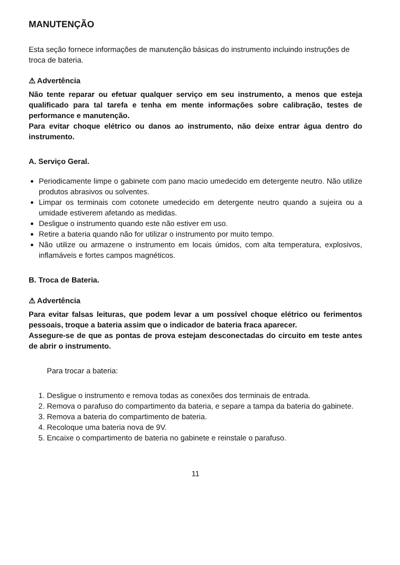MANUTENÇÃO
Esta seção fornece informações de manutenção básicas do instrumento incluindo instruções de troca de bateria.
⚠ Advertência
Não tente reparar ou efetuar qualquer serviço em seu instrumento, a menos que esteja qualificado para tal tarefa e tenha em mente informações sobre calibração, testes de performance e manutenção.
Para evitar choque elétrico ou danos ao instrumento, não deixe entrar água dentro do instrumento.
A. Serviço Geral.
Periodicamente limpe o gabinete com pano macio umedecido em detergente neutro. Não utilize produtos abrasivos ou solventes.
Limpar os terminais com cotonete umedecido em detergente neutro quando a sujeira ou a umidade estiverem afetando as medidas.
Desligue o instrumento quando este não estiver em uso.
Retire a bateria quando não for utilizar o instrumento por muito tempo.
Não utilize ou armazene o instrumento em locais úmidos, com alta temperatura, explosivos, inflamáveis e fortes campos magnéticos.
B. Troca de Bateria.
⚠ Advertência
Para evitar falsas leituras, que podem levar a um possível choque elétrico ou ferimentos pessoais, troque a bateria assim que o indicador de bateria fraca aparecer.
Assegure-se de que as pontas de prova estejam desconectadas do circuito em teste antes de abrir o instrumento.
Para trocar a bateria:
1. Desligue o instrumento e remova todas as conexões dos terminais de entrada.
2. Remova o parafuso do compartimento da bateria, e separe a tampa da bateria do gabinete.
3. Remova a bateria do compartimento de bateria.
4. Recoloque uma bateria nova de 9V.
5. Encaixe o compartimento de bateria no gabinete e reinstale o parafuso.
11